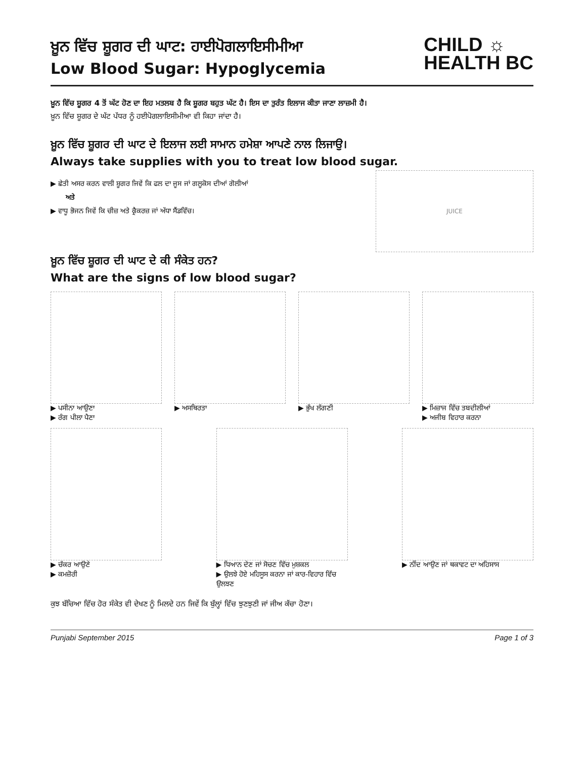ਖ਼ੂਨ ਵਿੱਚ ਸ਼ੂਗਰ ਦੀ ਘਾਟ: ਹਾਈਪੋਗਲਾਇਸੀਮੀਆ
Low Blood Sugar: Hypoglycemia
CHILD ☼
HEALTH BC
ਖ਼ੂਨ ਵਿੱਚ ਸ਼ੂਗਰ 4 ਤੋਂ ਘੱਟ ਹੋਣ ਦਾ ਇਹ ਮਤਲਬ ਹੈ ਕਿ ਸ਼ੂਗਰ ਬਹੁਤ ਘੱਟ ਹੈ। ਇਸ ਦਾ ਤੁਰੰਤ ਇਲਾਜ ਕੀਤਾ ਜਾਣਾ ਲਾਜ਼ਮੀ ਹੈ।
ਖ਼ੂਨ ਵਿੱਚ ਸ਼ੂਗਰ ਦੇ ਘੱਟ ਪੱਧਰ ਨੂੰ ਹਈਪੋਗਲਾਇਸੀਮੀਆ ਵੀ ਕਿਹਾ ਜਾਂਦਾ ਹੈ।
ਖ਼ੂਨ ਵਿੱਚ ਸ਼ੂਗਰ ਦੀ ਘਾਟ ਦੇ ਇਲਾਜ ਲਈ ਸਾਮਾਨ ਹਮੇਸ਼ਾ ਆਪਣੇ ਨਾਲ ਲਿਜਾਉ।
Always take supplies with you to treat low blood sugar.
▶ ਛੇਤੀ ਅਸਰ ਕਰਨ ਵਾਲੀ ਸ਼ੂਗਰ ਜਿਵੇਂ ਕਿ ਫਲ ਦਾ ਜੂਸ ਜਾਂ ਗਲੂਕੋਸ ਦੀਆਂ ਗੋਲੀਆਂ
ਅਤੇ
▶ ਵਾਧੂ ਭੋਜਨ ਜਿਵੇਂ ਕਿ ਚੀਜ਼ ਅਤੇ ਕ੍ਰੈਕਰਜ਼ ਜਾਂ ਅੱਧਾ ਸੈਂਡਵਿੱਚ।
JUICE
ਖ਼ੂਨ ਵਿੱਚ ਸ਼ੂਗਰ ਦੀ ਘਾਟ ਦੇ ਕੀ ਸੰਕੇਤ ਹਨ?
What are the signs of low blood sugar?
▶ ਪਸੀਨਾ ਆਉਣਾ
▶ ਰੰਗ ਪੀਲਾ ਪੈਣਾ
▶ ਅਸਥਿਰਤਾ ▶ ਭੁੱਖ ਲੱਗਣੀ ▶ ਮਿਜ਼ਾਜ ਵਿੱਚ ਤਬਦੀਲੀਆਂ
▶ ਅਜੀਬ ਵਿਹਾਰ ਕਰਨਾ
▶ ਚੱਕਰ ਆਉਣੇ
▶ ਕਮਜ਼ੋਰੀ
▶ ਧਿਆਨ ਦੇਣ ਜਾਂ ਸੋਚਣ ਵਿੱਚ ਮੁਸ਼ਕਲ
▶ ਉਲਝੇ ਹੋਏ ਮਹਿਸੂਸ ਕਰਨਾ ਜਾਂ ਕਾਰ-ਵਿਹਾਰ ਵਿੱਚ ਉਲਝਣ
▶ ਨੀਂਦ ਆਉਣ ਜਾਂ ਥਕਾਵਟ ਦਾ ਅਹਿਸਾਸ
ਕੁਝ ਬੱਚਿਆ ਵਿੱਚ ਹੋਰ ਸੰਕੇਤ ਵੀ ਦੇਖਣ ਨੂੰ ਮਿਲਦੇ ਹਨ ਜਿਵੇਂ ਕਿ ਬੁੱਲ੍ਹਾਂ ਵਿੱਚ ਝੁਣਝੁਣੀ ਜਾਂ ਜੀਅ ਕੱਚਾ ਹੋਣਾ।
Punjabi September 2015 Page 1 of 3